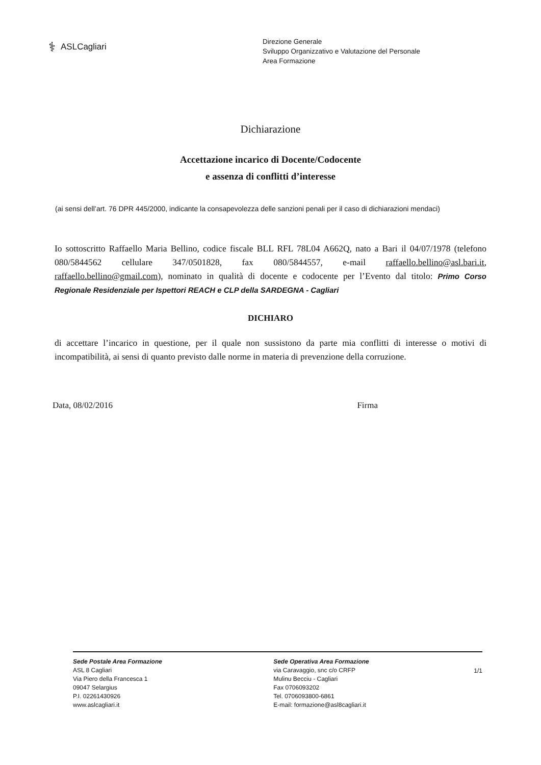⚕ ASLCagliari
Direzione Generale
Sviluppo Organizzativo e Valutazione del Personale
Area Formazione
Dichiarazione
Accettazione incarico di Docente/Codocente
e assenza di conflitti d’interesse
(ai sensi dell’art. 76 DPR 445/2000, indicante la consapevolezza delle sanzioni penali per il caso di dichiarazioni mendaci)
Io sottoscritto Raffaello Maria Bellino, codice fiscale BLL RFL 78L04 A662Q, nato a Bari il 04/07/1978 (telefono 080/5844562 cellulare 347/0501828, fax 080/5844557, e-mail raffaello.bellino@asl.bari.it, raffaello.bellino@gmail.com), nominato in qualità di docente e codocente per l’Evento dal titolo: Primo Corso Regionale Residenziale per Ispettori REACH e CLP della SARDEGNA - Cagliari
DICHIARO
di accettare l’incarico in questione, per il quale non sussistono da parte mia conflitti di interesse o motivi di incompatibilità, ai sensi di quanto previsto dalle norme in materia di prevenzione della corruzione.
Data, 08/02/2016 Firma
Sede Postale Area Formazione
ASL 8 Cagliari
Via Piero della Francesca 1
09047 Selargius
P.I. 02261430926
www.aslcagliari.it
Sede Operativa Area Formazione
via Caravaggio, snc c/o CRFP
Mulinu Becciu - Cagliari
Fax 0706093202
Tel. 0706093800-6861
E-mail: formazione@asl8cagliari.it
1/1